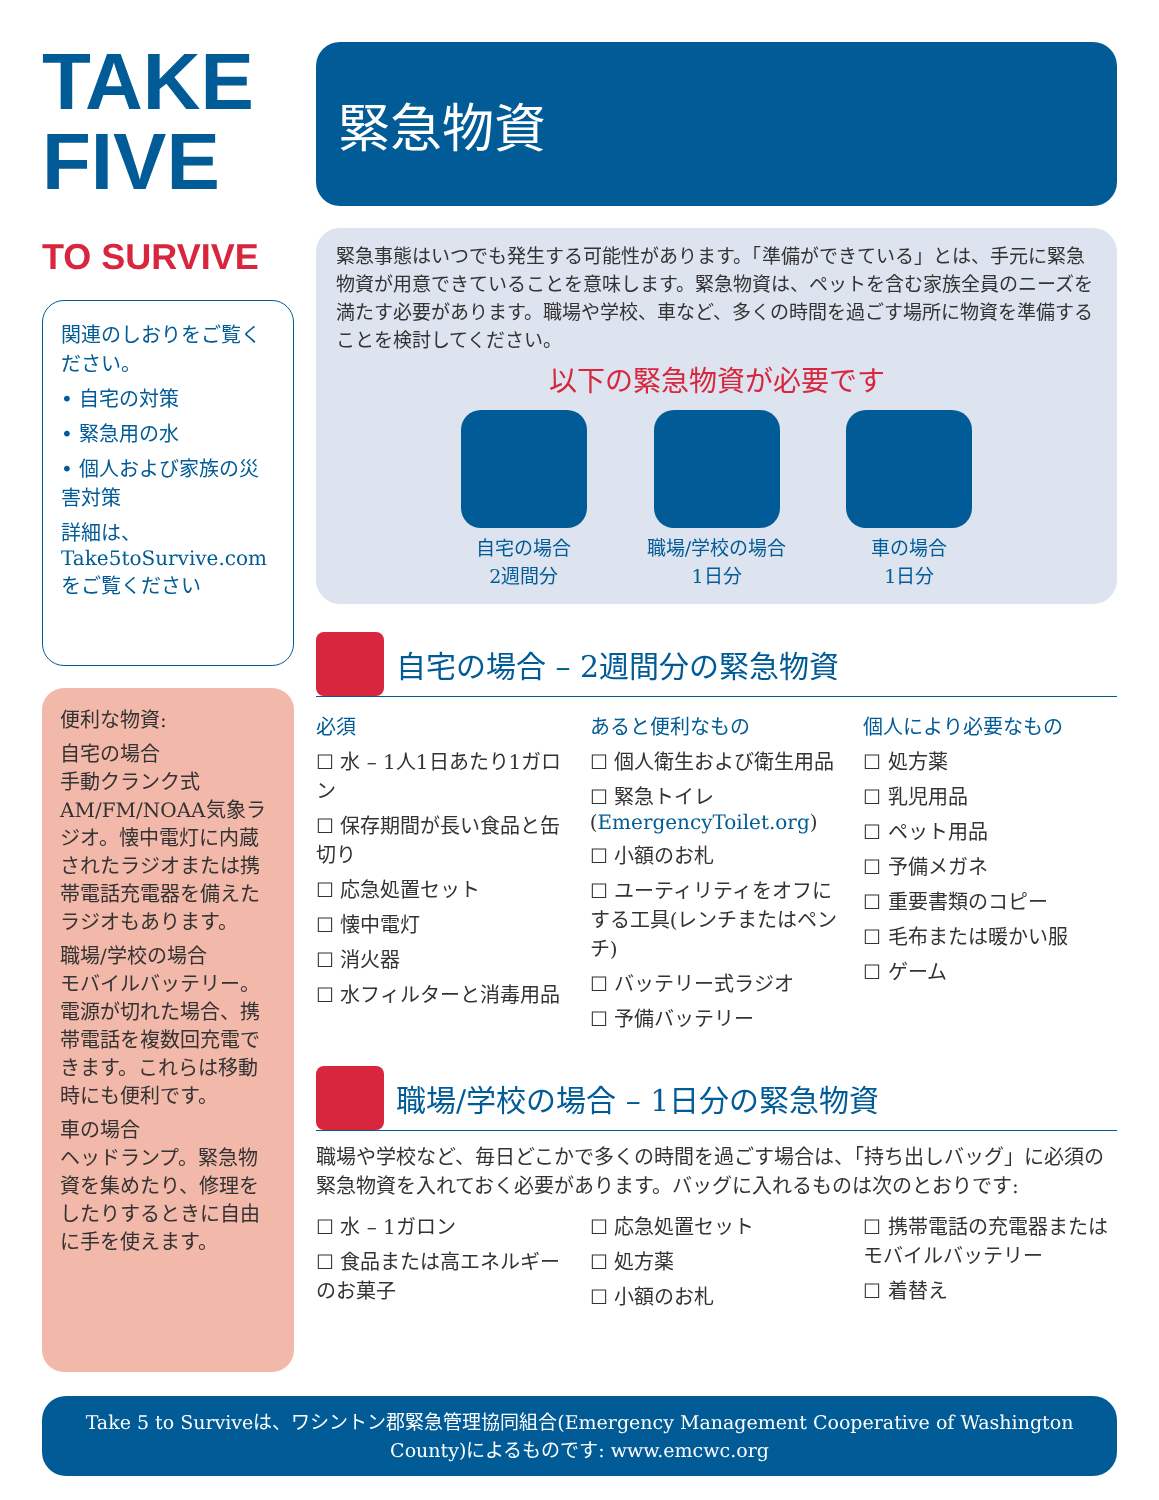TAKE
FIVE
TO SURVIVE
関連のしおりをご覧ください。
• 自宅の対策
• 緊急用の水
• 個人および家族の災害対策
詳細は、Take5toSurvive.comをご覧ください
便利な物資:
自宅の場合
手動クランク式AM/FM/NOAA気象ラジオ。懐中電灯に内蔵されたラジオまたは携帯電話充電器を備えたラジオもあります。
職場/学校の場合
モバイルバッテリー。電源が切れた場合、携帯電話を複数回充電できます。これらは移動時にも便利です。
車の場合
ヘッドランプ。緊急物資を集めたり、修理をしたりするときに自由に手を使えます。
緊急物資
緊急事態はいつでも発生する可能性があります。「準備ができている」とは、手元に緊急物資が用意できていることを意味します。緊急物資は、ペットを含む家族全員のニーズを満たす必要があります。職場や学校、車など、多くの時間を過ごす場所に物資を準備することを検討してください。
以下の緊急物資が必要です
自宅の場合
2週間分
職場/学校の場合
1日分
車の場合
1日分
自宅の場合 – 2週間分の緊急物資
必須
☐ 水 – 1人1日あたり1ガロン
☐ 保存期間が長い食品と缶切り
☐ 応急処置セット
☐ 懐中電灯
☐ 消火器
☐ 水フィルターと消毒用品
あると便利なもの
☐ 個人衛生および衛生用品
☐ 緊急トイレ (EmergencyToilet.org)
☐ 小額のお札
☐ ユーティリティをオフにする工具(レンチまたはペンチ)
☐ バッテリー式ラジオ
☐ 予備バッテリー
個人により必要なもの
☐ 処方薬
☐ 乳児用品
☐ ペット用品
☐ 予備メガネ
☐ 重要書類のコピー
☐ 毛布または暖かい服
☐ ゲーム
職場/学校の場合 – 1日分の緊急物資
職場や学校など、毎日どこかで多くの時間を過ごす場合は、「持ち出しバッグ」に必須の緊急物資を入れておく必要があります。バッグに入れるものは次のとおりです:
☐ 水 – 1ガロン
☐ 食品または高エネルギーのお菓子
☐ 応急処置セット
☐ 処方薬
☐ 小額のお札
☐ 携帯電話の充電器またはモバイルバッテリー
☐ 着替え
Take 5 to Surviveは、ワシントン郡緊急管理協同組合(Emergency Management Cooperative of Washington County)によるものです: www.emcwc.org